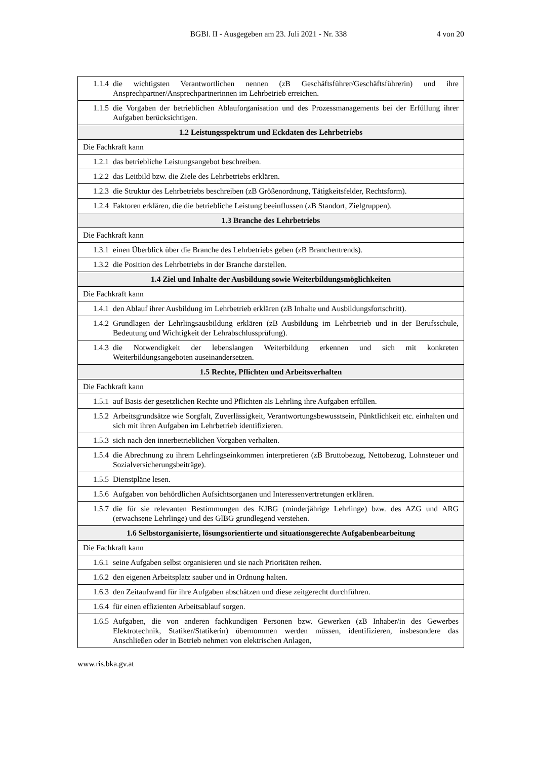BGBl. II - Ausgegeben am 23. Juli 2021 - Nr. 338
4 von 20
| 1.1.4 die wichtigsten Verantwortlichen nennen (zB Geschäftsführer/Geschäftsführerin) und ihre Ansprechpartner/Ansprechpartnerinnen im Lehrbetrieb erreichen. |
| 1.1.5 die Vorgaben der betrieblichen Ablauforganisation und des Prozessmanagements bei der Erfüllung ihrer Aufgaben berücksichtigen. |
| 1.2 Leistungsspektrum und Eckdaten des Lehrbetriebs |
| Die Fachkraft kann |
| 1.2.1 das betriebliche Leistungsangebot beschreiben. |
| 1.2.2 das Leitbild bzw. die Ziele des Lehrbetriebs erklären. |
| 1.2.3 die Struktur des Lehrbetriebs beschreiben (zB Größenordnung, Tätigkeitsfelder, Rechtsform). |
| 1.2.4 Faktoren erklären, die die betriebliche Leistung beeinflussen (zB Standort, Zielgruppen). |
| 1.3 Branche des Lehrbetriebs |
| Die Fachkraft kann |
| 1.3.1 einen Überblick über die Branche des Lehrbetriebs geben (zB Branchentrends). |
| 1.3.2 die Position des Lehrbetriebs in der Branche darstellen. |
| 1.4 Ziel und Inhalte der Ausbildung sowie Weiterbildungsmöglichkeiten |
| Die Fachkraft kann |
| 1.4.1 den Ablauf ihrer Ausbildung im Lehrbetrieb erklären (zB Inhalte und Ausbildungsfortschritt). |
| 1.4.2 Grundlagen der Lehrlingsausbildung erklären (zB Ausbildung im Lehrbetrieb und in der Berufsschule, Bedeutung und Wichtigkeit der Lehrabschlussprüfung). |
| 1.4.3 die Notwendigkeit der lebenslangen Weiterbildung erkennen und sich mit konkreten Weiterbildungsangeboten auseinandersetzen. |
| 1.5 Rechte, Pflichten und Arbeitsverhalten |
| Die Fachkraft kann |
| 1.5.1 auf Basis der gesetzlichen Rechte und Pflichten als Lehrling ihre Aufgaben erfüllen. |
| 1.5.2 Arbeitsgrundsätze wie Sorgfalt, Zuverlässigkeit, Verantwortungsbewusstsein, Pünktlichkeit etc. einhalten und sich mit ihren Aufgaben im Lehrbetrieb identifizieren. |
| 1.5.3 sich nach den innerbetrieblichen Vorgaben verhalten. |
| 1.5.4 die Abrechnung zu ihrem Lehrlingseinkommen interpretieren (zB Bruttobezug, Nettobezug, Lohnsteuer und Sozialversicherungsbeiträge). |
| 1.5.5 Dienstpläne lesen. |
| 1.5.6 Aufgaben von behördlichen Aufsichtsorganen und Interessenvertretungen erklären. |
| 1.5.7 die für sie relevanten Bestimmungen des KJBG (minderjährige Lehrlinge) bzw. des AZG und ARG (erwachsene Lehrlinge) und des GlBG grundlegend verstehen. |
| 1.6 Selbstorganisierte, lösungsorientierte und situationsgerechte Aufgabenbearbeitung |
| Die Fachkraft kann |
| 1.6.1 seine Aufgaben selbst organisieren und sie nach Prioritäten reihen. |
| 1.6.2 den eigenen Arbeitsplatz sauber und in Ordnung halten. |
| 1.6.3 den Zeitaufwand für ihre Aufgaben abschätzen und diese zeitgerecht durchführen. |
| 1.6.4 für einen effizienten Arbeitsablauf sorgen. |
| 1.6.5 Aufgaben, die von anderen fachkundigen Personen bzw. Gewerken (zB Inhaber/in des Gewerbes Elektrotechnik, Statiker/Statikerin) übernommen werden müssen, identifizieren, insbesondere das Anschließen oder in Betrieb nehmen von elektrischen Anlagen, |
www.ris.bka.gv.at